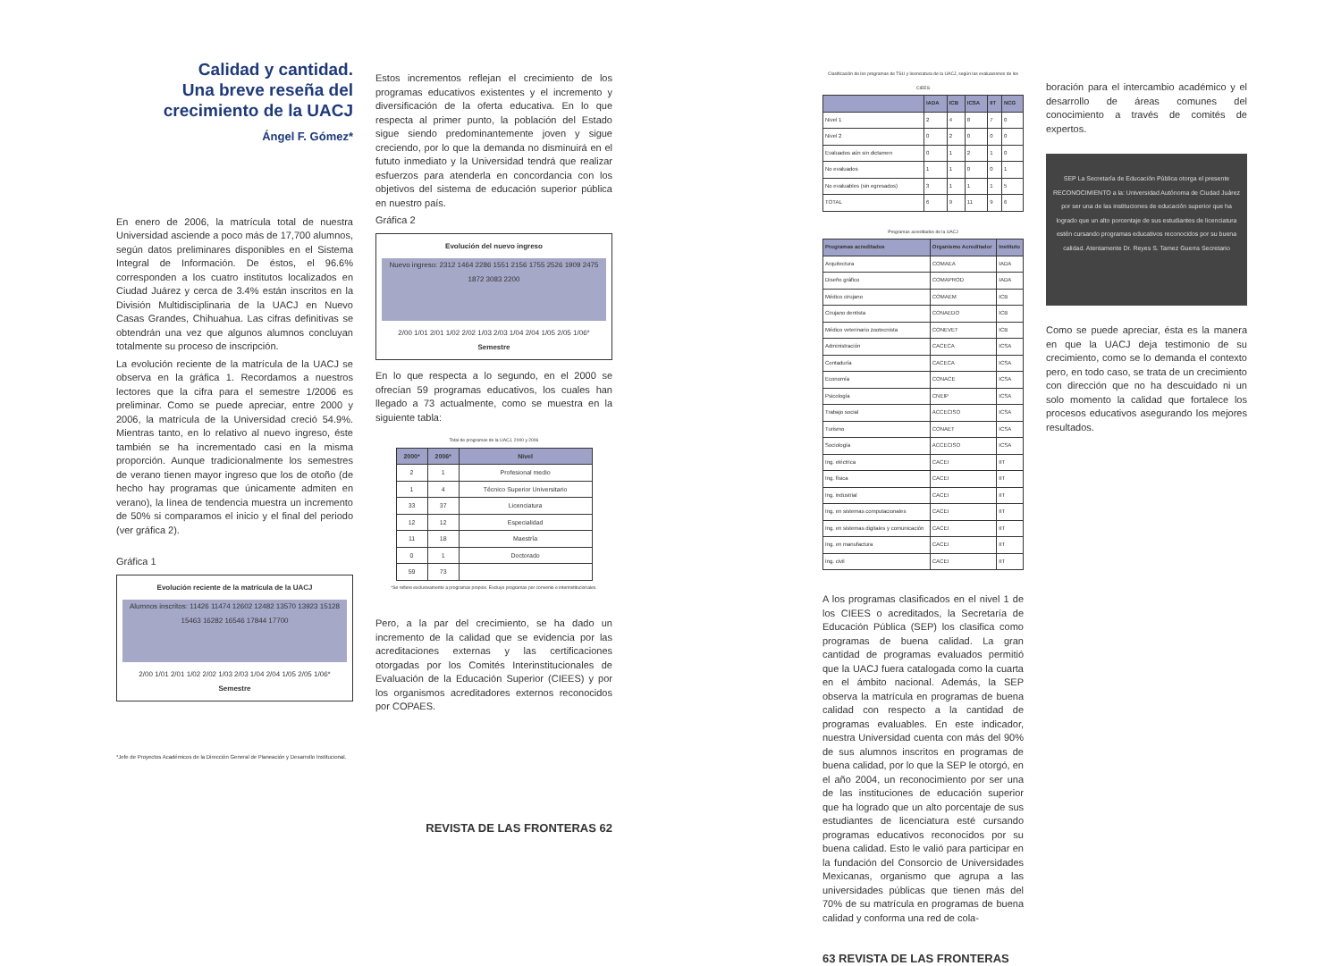Calidad y cantidad.
Una breve reseña del crecimiento de la UACJ
Ángel F. Gómez*
En enero de 2006, la matrícula total de nuestra Universidad asciende a poco más de 17,700 alumnos, según datos preliminares disponibles en el Sistema Integral de Información. De éstos, el 96.6% corresponden a los cuatro institutos localizados en Ciudad Juárez y cerca de 3.4% están inscritos en la División Multidisciplinaria de la UACJ en Nuevo Casas Grandes, Chihuahua. Las cifras definitivas se obtendrán una vez que algunos alumnos concluyan totalmente su proceso de inscripción.
La evolución reciente de la matrícula de la UACJ se observa en la gráfica 1. Recordamos a nuestros lectores que la cifra para el semestre 1/2006 es preliminar. Como se puede apreciar, entre 2000 y 2006, la matrícula de la Universidad creció 54.9%. Mientras tanto, en lo relativo al nuevo ingreso, éste también se ha incrementado casi en la misma proporción. Aunque tradicionalmente los semestres de verano tienen mayor ingreso que los de otoño (de hecho hay programas que únicamente admiten en verano), la línea de tendencia muestra un incremento de 50% si comparamos el inicio y el final del periodo (ver gráfica 2).
Gráfica 1
Evolución reciente de la matrícula de la UACJ
Alumnos inscritos: 11426 11474 12602 12482 13570 13923 15128 15463 16282 16546 17844 17700
2/00 1/01 2/01 1/02 2/02 1/03 2/03 1/04 2/04 1/05 2/05 1/06*
Semestre
*Jefe de Proyectos Académicos de la Dirección General de Planeación y Desarrollo Institucional.
Estos incrementos reflejan el crecimiento de los programas educativos existentes y el incremento y diversificación de la oferta educativa. En lo que respecta al primer punto, la población del Estado sigue siendo predominantemente joven y sigue creciendo, por lo que la demanda no disminuirá en el fututo inmediato y la Universidad tendrá que realizar esfuerzos para atenderla en concordancia con los objetivos del sistema de educación superior pública en nuestro país.
Gráfica 2
Evolución del nuevo ingreso
Nuevo ingreso: 2312 1464 2286 1551 2156 1755 2526 1909 2475 1872 3083 2200
2/00 1/01 2/01 1/02 2/02 1/03 2/03 1/04 2/04 1/05 2/05 1/06*
Semestre
En lo que respecta a lo segundo, en el 2000 se ofrecían 59 programas educativos, los cuales han llegado a 73 actualmente, como se muestra en la siguiente tabla:
Total de programas de la UACJ, 2000 y 2006
| 2000* | 2006* | Nivel |
| --- | --- | --- |
| 2 | 1 | Profesional medio |
| 1 | 4 | Técnico Superior Universitario |
| 33 | 37 | Licenciatura |
| 12 | 12 | Especialidad |
| 11 | 18 | Maestría |
| 0 | 1 | Doctorado |
| 59 | 73 | |
*Se refiere exclusivamente a programas propios. Excluye programas por convenio e interinstitucionales.
Pero, a la par del crecimiento, se ha dado un incremento de la calidad que se evidencia por las acreditaciones externas y las certificaciones otorgadas por los Comités Interinstitucionales de Evaluación de la Educación Superior (CIEES) y por los organismos acreditadores externos reconocidos por COPAES.
REVISTA DE LAS FRONTERAS 62
Clasificación de los programas de TSU y licenciatura de la UACJ, según las evaluaciones de los CIEES
| | IADA | ICB | ICSA | IIT | NCG |
| --- | --- | --- | --- | --- | --- |
| Nivel 1 | 2 | 4 | 8 | 7 | 0 |
| Nivel 2 | 0 | 2 | 0 | 0 | 0 |
| Evaluados aún sin dictamen | 0 | 1 | 2 | 1 | 0 |
| No evaluados | 1 | 1 | 0 | 0 | 1 |
| No evaluables (sin egresados) | 3 | 1 | 1 | 1 | 5 |
| TOTAL | 6 | 9 | 11 | 9 | 6 |
Programas acreditados de la UACJ
| Programas acreditados | Organismo Acreditador | Instituto |
| --- | --- | --- |
| Arquitectura | COMAEA | IADA |
| Diseño gráfico | COMAPROD | IADA |
| Médico cirujano | COMAEM | ICB |
| Cirujano dentista | CONAEDO | ICB |
| Médico veterinario zootecnista | CONEVET | ICB |
| Administración | CACECA | ICSA |
| Contaduría | CACECA | ICSA |
| Economía | CONACE | ICSA |
| Psicología | CNEIP | ICSA |
| Trabajo social | ACCECISO | ICSA |
| Turismo | CONAET | ICSA |
| Sociología | ACCECISO | ICSA |
| Ing. eléctrica | CACEI | IIT |
| Ing. física | CACEI | IIT |
| Ing. industrial | CACEI | IIT |
| Ing. en sistemas computacionales | CACEI | IIT |
| Ing. en sistemas digitales y comunicación | CACEI | IIT |
| Ing. en manufactura | CACEI | IIT |
| Ing. civil | CACEI | IIT |
A los programas clasificados en el nivel 1 de los CIEES o acreditados, la Secretaría de Educación Pública (SEP) los clasifica como programas de buena calidad. La gran cantidad de programas evaluados permitió que la UACJ fuera catalogada como la cuarta en el ámbito nacional. Además, la SEP observa la matrícula en programas de buena calidad con respecto a la cantidad de programas evaluables. En este indicador, nuestra Universidad cuenta con más del 90% de sus alumnos inscritos en programas de buena calidad, por lo que la SEP le otorgó, en el año 2004, un reconocimiento por ser una de las instituciones de educación superior que ha logrado que un alto porcentaje de sus estudiantes de licenciatura esté cursando programas educativos reconocidos por su buena calidad. Esto le valió para participar en la fundación del Consorcio de Universidades Mexicanas, organismo que agrupa a las universidades públicas que tienen más del 70% de su matrícula en programas de buena calidad y conforma una red de cola-
63 REVISTA DE LAS FRONTERAS
boración para el intercambio académico y el desarrollo de áreas comunes del conocimiento a través de comités de expertos.
SEP La Secretaría de Educación Pública otorga el presente RECONOCIMIENTO a la: Universidad Autónoma de Ciudad Juárez por ser una de las instituciones de educación superior que ha logrado que un alto porcentaje de sus estudiantes de licenciatura estén cursando programas educativos reconocidos por su buena calidad. Atentamente Dr. Reyes S. Tamez Guerra Secretario
Como se puede apreciar, ésta es la manera en que la UACJ deja testimonio de su crecimiento, como se lo demanda el contexto pero, en todo caso, se trata de un crecimiento con dirección que no ha descuidado ni un solo momento la calidad que fortalece los procesos educativos asegurando los mejores resultados.